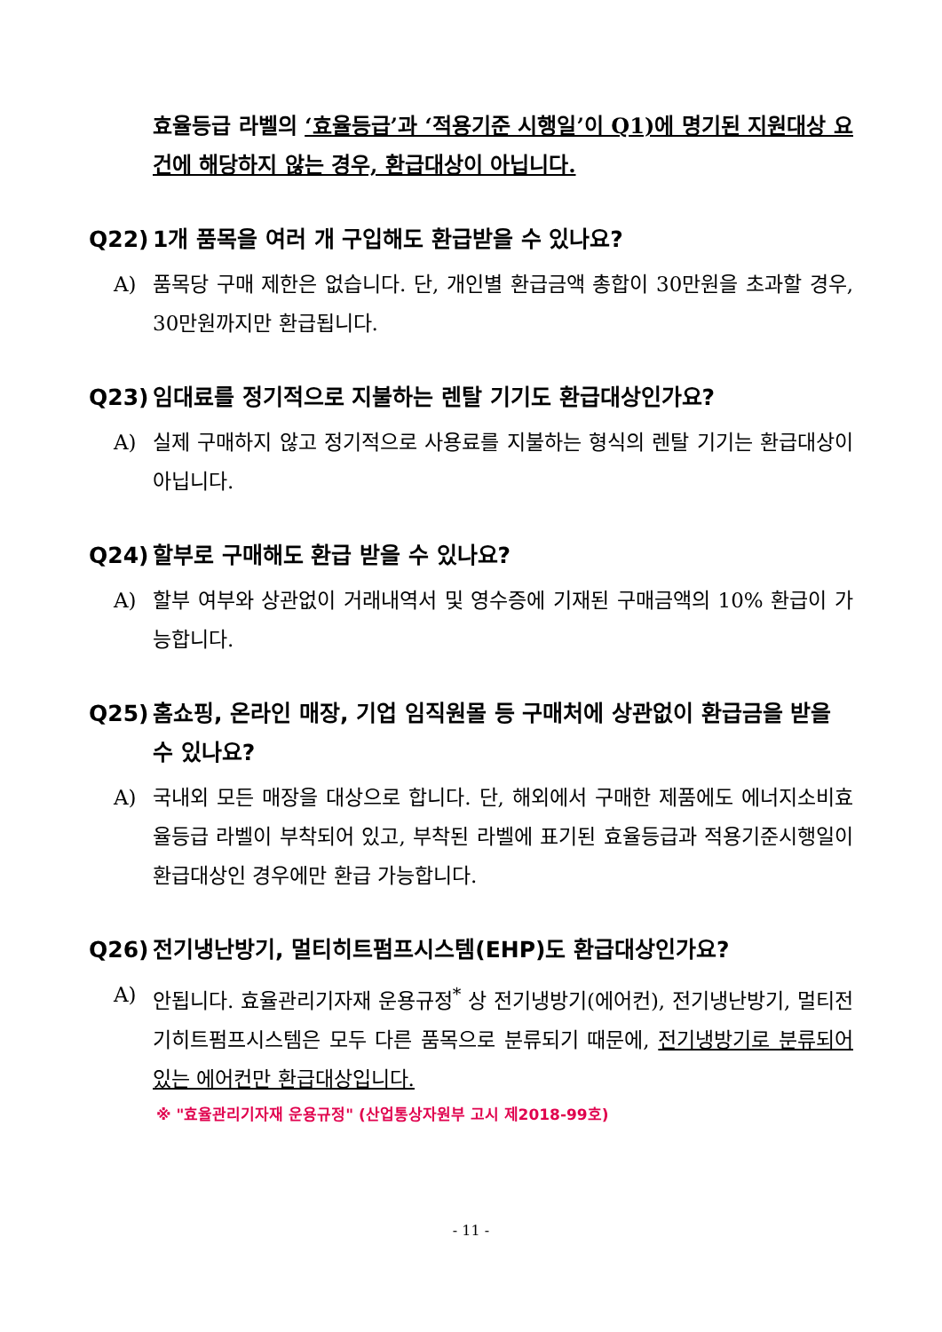효율등급 라벨의 ‘효율등급’과 ‘적용기준 시행일’이 Q1)에 명기된 지원대상 요건에 해당하지 않는 경우, 환급대상이 아닙니다.
Q22) 1개 품목을 여러 개 구입해도 환급받을 수 있나요?
A) 품목당 구매 제한은 없습니다. 단, 개인별 환급금액 총합이 30만원을 초과할 경우, 30만원까지만 환급됩니다.
Q23) 임대료를 정기적으로 지불하는 렌탈 기기도 환급대상인가요?
A) 실제 구매하지 않고 정기적으로 사용료를 지불하는 형식의 렌탈 기기는 환급대상이 아닙니다.
Q24) 할부로 구매해도 환급 받을 수 있나요?
A) 할부 여부와 상관없이 거래내역서 및 영수증에 기재된 구매금액의 10% 환급이 가능합니다.
Q25) 홈쇼핑, 온라인 매장, 기업 임직원몰 등 구매처에 상관없이 환급금을 받을 수 있나요?
A) 국내외 모든 매장을 대상으로 합니다. 단, 해외에서 구매한 제품에도 에너지소비효율등급 라벨이 부착되어 있고, 부착된 라벨에 표기된 효율등급과 적용기준시행일이 환급대상인 경우에만 환급 가능합니다.
Q26) 전기냉난방기, 멀티히트펌프시스템(EHP)도 환급대상인가요?
A) 안됩니다. 효율관리기자재 운용규정<sup>*</sup> 상 전기냉방기(에어컨), 전기냉난방기, 멀티전기히트펌프시스템은 모두 다른 품목으로 분류되기 때문에, 전기냉방기로 분류되어 있는 에어컨만 환급대상입니다.
※ "효율관리기자재 운용규정" (산업통상자원부 고시 제2018-99호)
- 11 -